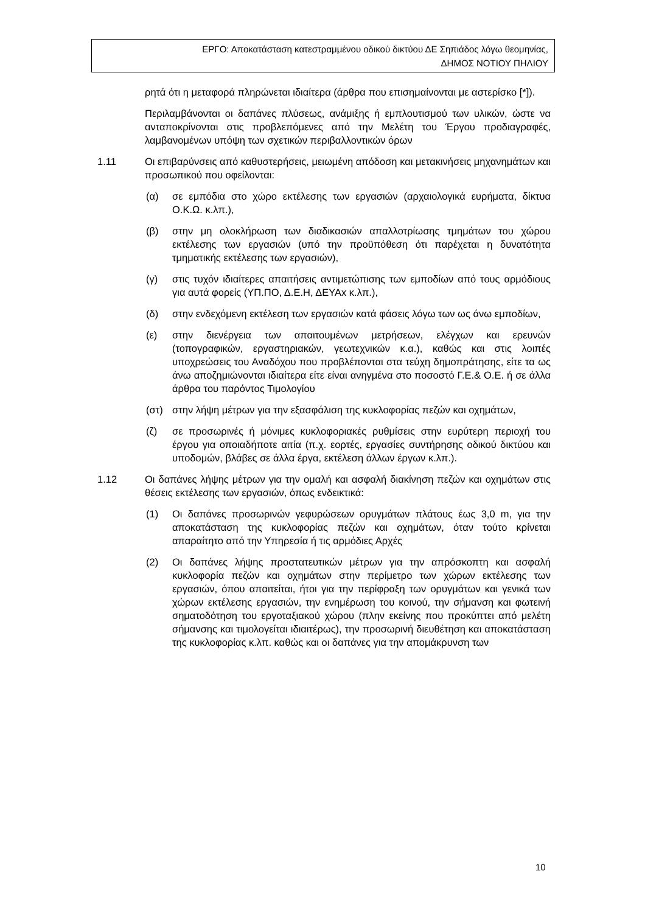ΕΡΓΟ: Αποκατάσταση κατεστραμμένου οδικού δικτύου ΔΕ Σηπιάδος λόγω θεομηνίας,
ΔΗΜΟΣ ΝΟΤΙΟΥ ΠΗΛΙΟΥ
ρητά ότι η μεταφορά πληρώνεται ιδιαίτερα (άρθρα που επισημαίνονται με αστερίσκο [*]).
Περιλαμβάνονται οι δαπάνες πλύσεως, ανάμιξης ή εμπλουτισμού των υλικών, ώστε να ανταποκρίνονται στις προβλεπόμενες από την Μελέτη του Έργου προδιαγραφές, λαμβανομένων υπόψη των σχετικών περιβαλλοντικών όρων
1.11 Οι επιβαρύνσεις από καθυστερήσεις, μειωμένη απόδοση και μετακινήσεις μηχανημάτων και προσωπικού που οφείλονται:
(α) σε εμπόδια στο χώρο εκτέλεσης των εργασιών (αρχαιολογικά ευρήματα, δίκτυα Ο.Κ.Ω. κ.λπ.),
(β) στην μη ολοκλήρωση των διαδικασιών απαλλοτρίωσης τμημάτων του χώρου εκτέλεσης των εργασιών (υπό την προϋπόθεση ότι παρέχεται η δυνατότητα τμηματικής εκτέλεσης των εργασιών),
(γ) στις τυχόν ιδιαίτερες απαιτήσεις αντιμετώπισης των εμποδίων από τους αρμόδιους για αυτά φορείς (ΥΠ.ΠΟ, Δ.Ε.Η, ΔΕΥΑx κ.λπ.),
(δ) στην ενδεχόμενη εκτέλεση των εργασιών κατά φάσεις λόγω των ως άνω εμποδίων,
(ε) στην διενέργεια των απαιτουμένων μετρήσεων, ελέγχων και ερευνών (τοπογραφικών, εργαστηριακών, γεωτεχνικών κ.α.), καθώς και στις λοιπές υποχρεώσεις του Αναδόχου που προβλέπονται στα τεύχη δημοπράτησης, είτε τα ως άνω αποζημιώνονται ιδιαίτερα είτε είναι ανηγμένα στο ποσοστό Γ.Ε.& Ο.Ε. ή σε άλλα άρθρα του παρόντος Τιμολογίου
(στ) στην λήψη μέτρων για την εξασφάλιση της κυκλοφορίας πεζών και οχημάτων,
(ζ) σε προσωρινές ή μόνιμες κυκλοφοριακές ρυθμίσεις στην ευρύτερη περιοχή του έργου για οποιαδήποτε αιτία (π.χ. εορτές, εργασίες συντήρησης οδικού δικτύου και υποδομών, βλάβες σε άλλα έργα, εκτέλεση άλλων έργων κ.λπ.).
1.12 Οι δαπάνες λήψης μέτρων για την ομαλή και ασφαλή διακίνηση πεζών και οχημάτων στις θέσεις εκτέλεσης των εργασιών, όπως ενδεικτικά:
(1) Οι δαπάνες προσωρινών γεφυρώσεων ορυγμάτων πλάτους έως 3,0 m, για την αποκατάσταση της κυκλοφορίας πεζών και οχημάτων, όταν τούτο κρίνεται απαραίτητο από την Υπηρεσία ή τις αρμόδιες Αρχές
(2) Οι δαπάνες λήψης προστατευτικών μέτρων για την απρόσκοπτη και ασφαλή κυκλοφορία πεζών και οχημάτων στην περίμετρο των χώρων εκτέλεσης των εργασιών, όπου απαιτείται, ήτοι για την περίφραξη των ορυγμάτων και γενικά των χώρων εκτέλεσης εργασιών, την ενημέρωση του κοινού, την σήμανση και φωτεινή σηματοδότηση του εργοταξιακού χώρου (πλην εκείνης που προκύπτει από μελέτη σήμανσης και τιμολογείται ιδιαιτέρως), την προσωρινή διευθέτηση και αποκατάσταση της κυκλοφορίας κ.λπ. καθώς και οι δαπάνες για την απομάκρυνση των
10